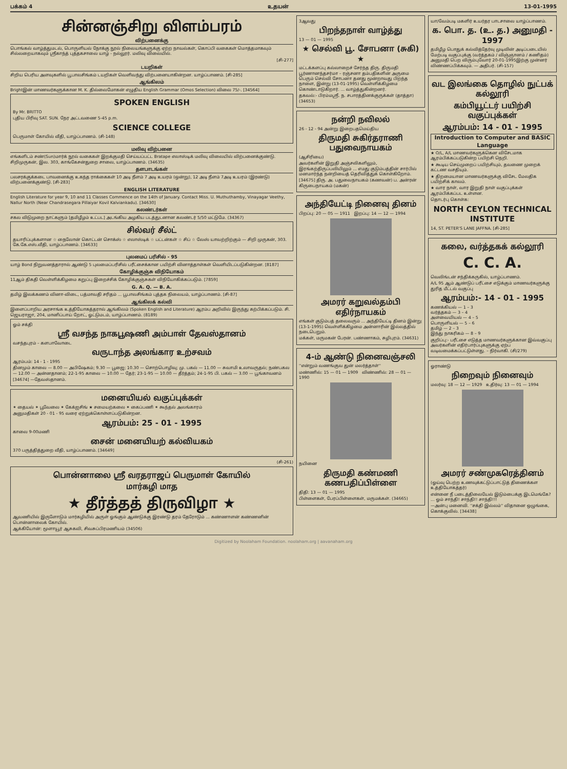பக்கம் 4 உதயன் 13-01-1995
சின்னஞ்சிறு விளம்பரம்
விற்பனைக்கு
பொங்கல் வாழ்த்துமடல், பொருளியல் நோக்கு நூல் நிலையங்களுக்கு ஏற்ற நாவல்கள், கொப்பி வகைகள் மொத்தமாகவும் சில்லறையாகவும் ஸ்ரீகாந்த் புத்தகசாலை யாழ் - நல்லூர். மலிவு விலையில்.
[சி-277]
டயறிகள்
சிறிய பெரிய அளவுகளில் பூபாலசிங்கம் டயறிகள் வெளிவந்து விற்பனையாகின்றன. யாழ்ப்பாணம். [சி-285]
ஆங்கிலம்
Brightஇன் மாணவர்களுக்கான M. K. தில்லைமோகன் எழுதிய English Grammar (Omos Selection) விலை 75/-. [34564]
SPOKEN ENGLISH
By Mr. BRITTO
புதிய பிரிவு SAT. SUN. நேர அட்டவணை 5-45 p.m.
SCIENCE COLLEGE
பெருமாள் கோயில் வீதி, யாழ்ப்பாணம். (சி-148)
மலிவு விற்பனை
எங்களிடம் சண்(Sun)மார்க் நூல் வகைகள் இறக்குமதி செய்யப்பட்ட Bratape எலாஸ்டிக் மலிவு விலையில் விற்பனைக்குண்டு. சிறிமுருகன், இல. 303, காங்கேசன்துறை சாலை, யாழ்ப்பாணம். (34635)
தளபாடங்கள்
பலசரக்குக்கடை பாவனைக்கு உகந்த ராக்கைகள் 10 அடி நீளம் 7 அடி உயரம் (ஒன்று), 12 அடி நீளம் 7அடி உயரம் (இரண்டு) விற்பனைக்குண்டு. [சி-283]
ENGLISH LITERATURE
English Literature for year 9, 10 and 11 Classes Commence on the 14th of January. Contact Miss. U. Muthuthamby, Vinayagar Veethy, Nallur North (Near Chandrasegara Pillaiyar Kovil Kalviankadu). [34630]
கலண்டர்கள்
சகல விடுமுறை நாட்களும் [தமிழீழம் உட்பட] அடங்கிய அழகிய படத்துடனான கலண்டர் 5/50 மட்டுமே. (34367)
சில்வர் சீல்ட்
தயாரிப்புக்களான ☆ நைலோன் கொட்டன் சொக்ஸ் ☆ எலாஸ்டிக் ☆ பட்டன்கள் ☆ சிப் ☆ லேஸ் யாவற்றிற்கும் — சிறி முருகன், 303. கே.கே.எஸ்.வீதி, யாழ்ப்பாணம். [34633]
புலமைப் பரிசில் - 95
யாழ் Bond நிறுவனத்தாரால் ஆண்டு 5 புலமைப்பரிசில் பரீட்சைக்கான பயிற்சி வினாத்தாள்கள் வெளியிடப்படுகின்றன. [8187]
கோழிக்குஞ்சு விநியோகம்
11ஆம் திகதி வெள்ளிக்கிழமை கறுப்பு இறைச்சிக் கோழிக்குஞ்சுகள் விநியோகிக்கப்படும். [7859]
G. A. Q. — B. A.
தமிழ் இலக்கணம் வினா-விடை, பத்மாவதி சரிதம் ... பூபாலசிங்கம் புத்தக நிலையம், யாழ்ப்பாணம். [சி-87]
ஆங்கிலக் கல்வி
இளைப்பாறிய அரசாங்க உத்தியோகத்தரால் ஆங்கிலம் (Spoken English and Literature) ஆரம்ப அறிவில் இருந்து கற்பிக்கப்படும். சி. ஜெயராஜா, 204, மானிப்பாய் றோட், ஓட்டுமடம், யாழ்ப்பாணம். (8189)
ஓம் சக்தி
ஸ்ரீ வசந்த நாகபூஷணி அம்பாள் தேவஸ்தானம்
வசந்தபுரம் – களபாவோடை
வருடாந்த அலங்கார உற்சவம்
ஆரம்பம்: 14 - 1 - 1995
தினமும் காலை — 8.00 — அபிஷேகம்; 9.30 — பூஜை; 10.30 — சொற்பொழிவு; மு. பகல் — 11.00 — சுவாமி உலாவருதல்; நண்பகல — 12.00 — அன்னதானம்; 22-1-95 காலை — 10.00 — தேர்; 23-1-95 — 10.00 — தீர்த்தம்; 24-1-95 பி. பகல் — 3.00 — பூங்காவனம்
[34674] —தேவஸ்தானம்.
மனையியல் வகுப்புக்கள்
✶ தையல் ✶ பூவேலை ✶ கேக்ஐசிங் ★ சமையற்கலை ✶ கைப்பணி ✶ கூந்தல் அலங்காரம்
அனுமதிகள் 20 - 01 - 95 வரை ஏற்றுக்கொள்ளப்படுகின்றன.
ஆரம்பம்: 25 - 01 - 1995
காலை 9-00மணி
சைன் மனையியற் கல்வியகம்
370 பருத்தித்துறை வீதி, யாழ்ப்பாணம். [34649]
(சி-261)
பொன்னாலை ஸ்ரீ வரதராஜப் பெருமாள் கோயில்
மார்கழி மாத
★ தீர்த்தத் திருவிழா ★
ஆவணியில் இருளோடும் மார்கழியில் அருள் ஓங்கும் ஆண்டுக்கு இரண்டு தரம் தேரோடும் ... கண்ணாளன் கண்ணனின் பொன்னாலைக் கோயில்.
ஆக்கியோன்: மூளாயூர் ஆசுகவி, சிவசுப்பிரமணியம் (34506)
3ஆவது
பிறந்தநாள் வாழ்த்து
13 — 01 — 1995
★ செல்வி பூ. சோபனா (சுகி) ★
மட்டக்களப்பு கல்லாறைச் சேர்ந்த திரு. திருமதி பூர்ணானந்தசர்மா – ரஞ்சனா தம்பதிகளின் அருமை பெரும் செல்வி சோபனா தனது மூன்றாவது பிறந்த நாளை, இன்று (13-01-1995) வெள்ளிக்கிழமை கொண்டாடுகிறார். ... வாழ்த்துகின்றனர்.
தகவல்:- பிரம்மஸ்ரீ. ந. சபாரத்தினக்குருக்கள் (தாத்தா) (34653)
நன்றி நவிலல்
26 - 12 - 94 அன்று இறைபதமெய்திய
திருமதி சுகிர்தராணி பதுவைநாயகம்
(ஆசிரியை)
அவர்களின் இறுதி அஞ்சலிகளிலும், இரங்கற்திருப்பலியிலும் ... எமது குடும்பத்தின் சார்பில் மனமார்ந்த நன்றியைத் தெரிவித்துக் கொள்கிறோம்.
[34675] திரு. அ. பதுவைநாயகம் (கணவன்) ப. அன்ரன் கிருபைநாயகம் (மகன்)
அந்தியேட்டி நினைவு தினம்
பிறப்பு: 20 — 05 — 1911 இறப்பு: 14 — 12 — 1994
அமரர் கறுவல்தம்பி எதிர்நாயகம்
எங்கள் குடும்பத் தலைவரும் ... அந்தியேட்டி தினம் இன்று (13-1-1995) வெள்ளிக்கிழமை அன்னாரின் இல்லத்தில் நடைபெறும்.
மக்கள், மருமகன் பேரன். பண்ணாகம், சுழிபுரம். (34631)
4-ம் ஆண்டு நினைவஞ்சலி
''என்றும் வணங்குவ துன் மலர்த்தாள்''
மண்ணில்: 15 — 01 — 1909 விண்ணில்: 28 — 01 — 1990
நயினை
திருமதி கண்மணி கணபதிப்பிள்ளை
திதி: 13 — 01 — 1995
பிள்ளைகள், பேரப்பிள்ளைகள், மருமக்கள். (34665)
யா/வேம்படி மகளிர் உயர்தர பாடசாலை யாழ்ப்பாணம்.
க. பொ. த. (உ. த.) அனுமதி - 1997
தமிழீழ பொதுக் கல்வித்தேர்வு முடிவின் அடிப்படையில் மேற்படி வகுப்புக்கு (வர்த்தகம் / விஞ்ஞானம் / கணிதம்) அனுமதி பெற விரும்புவோர் 20-01-1995இற்கு முன்னர் விண்ணப்பிக்கவும். — அதிபர். (சி-157)
வட இலங்கை தொழில் நுட்பக் கல்லூரி
கம்பியூட்டர் பயிற்சி வகுப்புக்கள்
ஆரம்பம்: 14 - 01 - 1995
Introduction to Computer and BASIC Language
★ O/L, A/L மாணவர்களுக்கென விசேடமாக ஆரம்பிக்கப்படுகின்ற பயிற்சி நெறி.
★ கூடிய செய்முறைப் பயிற்சியும், தவணை முறைக் கட்டண வசதியும்.
★ திறமையான மாணவர்களுக்கு விசேட மேலதிக பயிற்சிக் காலம்.
★ வார நாள், வார இறுதி நாள் வகுப்புக்கள் ஆரம்பிக்கப்பட உள்ளன.
தொடர்பு கொள்க:
NORTH CEYLON TECHNICAL INSTITUTE
14, ST. PETER'S LANE JAFFNA. [சி-285]
கலை, வர்த்தகக் கல்லூரி
C. C. A.
வெலிங்டன் சந்திக்கருகில், யாழ்ப்பாணம்.
A/L 95 ஆம் ஆண்டுப் பரீட்சை எடுக்கும் மாணவர்களுக்கு துரித மீட்டல் வகுப்பு
ஆரம்பம்:- 14 - 01 - 1995
கணக்கியல் — 1 – 3
வர்த்தகம் — 3 – 4
அளவையியல் — 4 – 5
பொருளியல் — 5 – 6
தமிழ் — 2 – 3
இந்து நாகரிகம் — 8 – 9
குறிப்பு:- பரீட்சை எடுத்த மாணவர்களுக்கான இவ்வகுப்பு அவர்களின் எதிர்பார்ப்புகளுக்கு ஏற்ப வடிவமைக்கப்பட்டுள்ளது. – நிர்வாகி. (சி/279)
ஓராண்டு
நிறைவும் நினைவும்
மலர்வு: 18 — 12 — 1929 உதிர்வு: 13 — 01 — 1994
அமரர் சண்முகரெத்தினம்
(ஓய்வு பெற்ற உணவுக்கட்டுப்பாட்டுத் திணைக்கள உத்தியோகத்தர்)
என்னை நீ படைத்திலையேல் இடும்பைக்கு இடமெங்கே? ... ஓம் சாந்தி! சாந்தி!! சாந்தி!!!
—அன்பு மனைவி. ''சக்தி இல்லம்'' விதானை ஒழுங்கை, கொக்குவில். [34438]
Digitized by Noolaham Foundation. noolaham.org | aavanaham.org